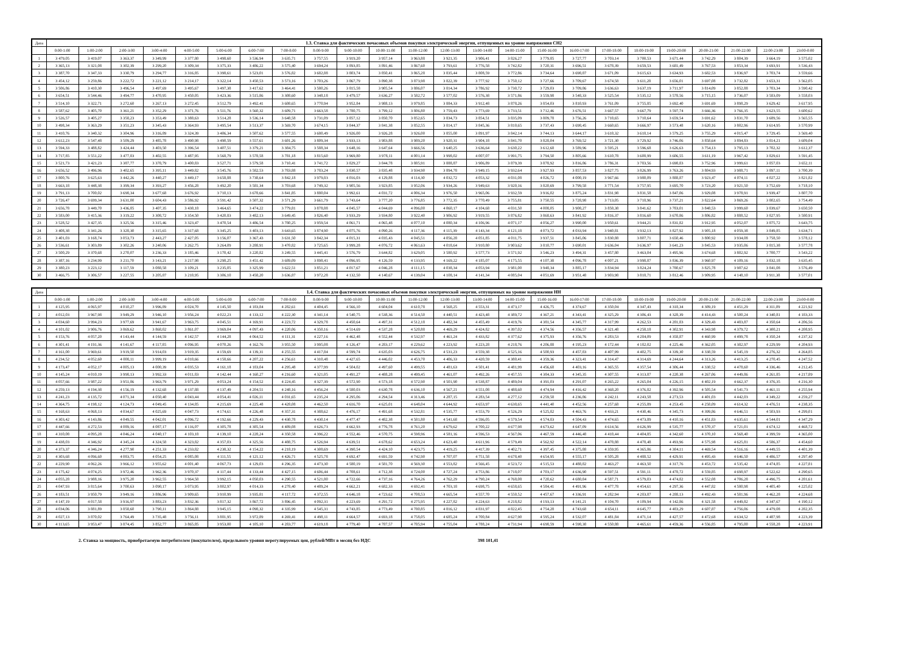| Дата | 1.3. Ставка для фактических почасовых объемов покупки электрической энергии, отпущенных на уровне напряжения СН2 | | | | | | | | | | | | | | | | | | | | | | | |
| --- | --- | --- | --- | --- | --- | --- | --- | --- | --- | --- | --- | --- | --- | --- | --- | --- | --- | --- | --- | --- | --- | --- | --- | --- |
| | 0:00-1:00 | 1:00-2:00 | 2:00-3:00 | 3:00-4:00 | 4:00-5:00 | 5:00-6:00 | 6:00-7:00 | 7:00-8:00 | 8:00-9:00 | 9:00-10:00 | 10:00-11:00 | 11:00-12:00 | 12:00-13:00 | 13:00-14:00 | 14:00-15:00 | 15:00-16:00 | 16:00-17:00 | 17:00-18:00 | 18:00-19:00 | 19:00-20:00 | 20:00-21:00 | 21:00-22:00 | 22:00-23:00 | 23:00-0:00 |
| 1 | 3 479,05 | 3 419,07 | 3 363,37 | 3 349,99 | 3 377,80 | 3 498,60 | 3 536,94 | 3 635,71 | 3 757,55 | 3 919,20 | 3 957,14 | 3 963,88 | 3 921,35 | 3 906,41 | 3 826,27 | 3 779,85 | 3 727,77 | 3 703,14 | 3 700,53 | 3 671,44 | 3 742,29 | 3 804,39 | 3 664,19 | 3 575,02 |
| 2 | 3 365,13 | 3 321,08 | 3 302,39 | 3 299,20 | 3 309,34 | 3 375,33 | 3 486,22 | 3 575,40 | 3 694,24 | 3 893,85 | 3 891,46 | 3 867,60 | 3 793,61 | 3 776,58 | 3 742,82 | 3 720,31 | 3 696,51 | 3 678,39 | 3 659,53 | 3 681,49 | 3 767,53 | 3 853,34 | 3 693,91 | 3 536,43 |
| 3 | 3 387,70 | 3 347,33 | 3 330,79 | 3 294,77 | 3 316,85 | 3 398,61 | 3 523,01 | 3 576,82 | 3 682,88 | 3 803,74 | 3 850,41 | 3 865,28 | 3 835,44 | 3 808,59 | 3 772,86 | 3 734,64 | 3 698,87 | 3 671,09 | 3 615,63 | 3 634,93 | 3 682,53 | 3 836,97 | 3 703,74 | 3 559,66 |
| 4 | 3 454,12 | 3 259,86 | 3 222,72 | 3 221,12 | 3 214,17 | 3 322,14 | 3 450,53 | 3 573,16 | 3 703,26 | 3 867,79 | 3 890,38 | 3 873,98 | 3 822,39 | 3 777,92 | 3 750,12 | 3 727,66 | 3 709,67 | 3 674,58 | 3 611,28 | 3 656,01 | 3 697,08 | 3 732,82 | 3 653,31 | 3 562,05 |
| 5 | 3 506,86 | 3 410,30 | 3 496,54 | 3 497,69 | 3 495,67 | 3 497,38 | 3 417,62 | 3 464,41 | 3 580,26 | 3 815,58 | 3 905,54 | 3 886,07 | 3 814,34 | 3 786,92 | 3 730,72 | 3 729,03 | 3 709,86 | 3 636,63 | 3 637,19 | 3 711,97 | 3 814,09 | 3 852,88 | 3 703,34 | 3 590,42 |
| 6 | 3 654,51 | 3 544,46 | 3 494,77 | 3 470,95 | 3 450,05 | 3 423,36 | 3 515,86 | 3 308,60 | 3 348,18 | 3 479,57 | 3 636,27 | 3 582,72 | 3 577,02 | 3 576,38 | 3 571,86 | 3 559,98 | 3 548,33 | 3 525,54 | 3 535,12 | 3 578,56 | 3 715,15 | 3 736,07 | 3 583,09 | 3 558,03 |
| 7 | 3 514,10 | 3 322,71 | 3 272,60 | 3 267,13 | 3 272,45 | 3 512,79 | 3 492,41 | 3 608,65 | 3 770,94 | 3 952,84 | 3 988,13 | 3 979,85 | 3 884,33 | 3 912,48 | 3 878,26 | 3 854,03 | 3 810,93 | 3 761,09 | 3 755,85 | 3 692,40 | 3 691,69 | 3 898,29 | 3 629,42 | 3 617,95 |
| 8 | 3 587,62 | 3 405,70 | 3 361,21 | 3 352,29 | 3 371,76 | 3 511,76 | 3 560,32 | 3 609,71 | 3 663,58 | 3 780,75 | 3 799,12 | 3 806,80 | 3 759,43 | 3 773,69 | 3 733,51 | 3 712,46 | 3 676,51 | 3 667,57 | 3 667,79 | 3 597,74 | 3 666,36 | 3 766,35 | 3 623,55 | 3 600,62 |
| 9 | 3 526,57 | 3 405,27 | 3 358,23 | 3 353,49 | 3 388,63 | 3 514,28 | 3 536,14 | 3 648,58 | 3 731,09 | 3 857,12 | 3 850,70 | 3 852,65 | 3 834,73 | 3 854,51 | 3 835,09 | 3 809,78 | 3 756,26 | 3 718,65 | 3 710,64 | 3 659,54 | 3 691,62 | 3 831,70 | 3 689,56 | 3 565,55 |
| 10 | 3 498,34 | 3 363,29 | 3 351,23 | 3 345,43 | 3 364,93 | 3 495,54 | 3 513,37 | 3 569,70 | 3 674,15 | 3 844,37 | 3 841,38 | 3 852,55 | 3 814,17 | 3 845,36 | 3 810,65 | 3 737,43 | 3 698,45 | 3 660,65 | 3 666,97 | 3 573,48 | 3 620,16 | 3 802,96 | 3 614,95 | 3 570,99 |
| 11 | 3 410,76 | 3 340,32 | 3 304,96 | 3 316,89 | 3 324,39 | 3 406,34 | 3 507,62 | 3 577,55 | 3 680,49 | 3 926,00 | 3 926,28 | 3 926,00 | 3 855,00 | 3 891,97 | 3 842,14 | 3 744,13 | 3 644,17 | 3 618,32 | 3 618,14 | 3 579,25 | 3 755,29 | 4 015,47 | 3 729,45 | 3 569,40 |
| 12 | 3 612,23 | 3 547,48 | 3 509,29 | 3 485,78 | 3 490,98 | 3 490,59 | 3 557,61 | 3 601,26 | 3 809,34 | 3 933,13 | 3 983,88 | 3 989,20 | 3 920,31 | 3 904,18 | 3 841,70 | 3 828,04 | 3 769,52 | 3 721,30 | 3 729,92 | 3 746,06 | 3 858,64 | 3 894,83 | 3 814,21 | 3 609,04 |
| 13 | 3 594,33 | 3 488,82 | 3 424,44 | 3 403,50 | 3 396,54 | 3 407,51 | 3 379,21 | 3 384,75 | 3 588,34 | 3 648,16 | 3 647,64 | 3 666,56 | 3 640,25 | 3 636,64 | 3 630,22 | 3 612,68 | 3 589,96 | 3 595,21 | 3 596,68 | 3 626,63 | 3 754,13 | 3 795,13 | 3 702,32 | 3 612,37 |
| 14 | 3 717,85 | 3 551,22 | 3 477,83 | 3 402,55 | 3 487,95 | 3 568,79 | 3 578,58 | 3 781,18 | 3 815,60 | 3 969,80 | 3 978,11 | 4 001,14 | 3 998,02 | 4 007,07 | 3 991,75 | 3 794,50 | 3 805,66 | 3 610,78 | 3 608,99 | 3 606,55 | 3 611,19 | 3 967,42 | 3 829,61 | 3 591,45 |
| 15 | 3 521,73 | 3 421,23 | 3 387,77 | 3 378,79 | 3 400,83 | 3 527,71 | 3 579,58 | 3 710,41 | 3 741,72 | 3 829,27 | 3 844,78 | 3 885,91 | 3 888,87 | 3 906,89 | 3 879,39 | 3 878,92 | 3 816,86 | 3 786,31 | 3 783,56 | 3 698,83 | 3 752,96 | 3 999,61 | 3 857,03 | 3 652,11 |
| 16 | 3 656,52 | 3 496,96 | 3 402,65 | 3 395,11 | 3 449,82 | 3 545,76 | 3 582,53 | 3 783,88 | 3 783,24 | 3 830,57 | 3 835,48 | 3 934,90 | 3 894,78 | 3 949,15 | 3 932,64 | 3 927,93 | 3 857,53 | 3 827,75 | 3 826,99 | 3 763,26 | 3 804,93 | 3 988,71 | 3 897,11 | 3 700,39 |
| 17 | 3 800,76 | 3 625,63 | 3 442,26 | 3 440,27 | 3 449,17 | 3 658,88 | 3 738,64 | 3 842,18 | 3 979,83 | 4 016,03 | 4 129,88 | 4 114,30 | 4 032,72 | 4 053,32 | 4 031,08 | 4 026,72 | 4 000,19 | 3 967,66 | 3 980,09 | 3 888,87 | 3 923,47 | 4 074,11 | 4 027,22 | 3 821,82 |
| 18 | 3 663,18 | 3 448,38 | 3 399,34 | 3 393,27 | 3 456,28 | 3 492,20 | 3 581,34 | 3 703,68 | 3 749,32 | 3 905,56 | 3 923,85 | 3 952,06 | 3 934,26 | 3 949,63 | 3 920,16 | 3 820,69 | 3 799,58 | 3 771,54 | 3 757,95 | 3 695,70 | 3 723,20 | 3 921,50 | 3 752,69 | 3 718,10 |
| 19 | 3 791,13 | 3 700,02 | 3 698,34 | 3 677,68 | 3 676,92 | 3 710,13 | 3 678,66 | 3 841,85 | 3 880,04 | 3 992,61 | 4 031,72 | 4 006,34 | 3 976,50 | 3 965,06 | 3 932,59 | 3 916,02 | 3 875,24 | 3 831,98 | 3 831,58 | 3 847,06 | 3 929,08 | 3 978,91 | 3 939,47 | 3 807,70 |
| 20 | 3 726,47 | 3 699,34 | 3 631,00 | 3 604,43 | 3 586,92 | 3 591,42 | 3 507,32 | 3 571,29 | 3 661,79 | 3 743,64 | 3 777,20 | 3 776,85 | 3 772,35 | 3 770,49 | 3 755,81 | 3 750,55 | 3 728,98 | 3 713,05 | 3 718,96 | 3 737,21 | 3 822,64 | 3 869,26 | 3 802,65 | 3 754,49 |
| 21 | 3 656,78 | 3 449,70 | 3 436,85 | 3 407,35 | 3 438,18 | 3 464,65 | 3 474,22 | 3 779,81 | 3 878,88 | 4 045,57 | 4 044,69 | 4 096,00 | 4 060,17 | 4 104,68 | 4 031,50 | 4 008,05 | 3 908,27 | 3 858,38 | 3 841,62 | 3 783,01 | 3 848,53 | 3 999,60 | 3 839,67 | 3 650,50 |
| 22 | 3 583,00 | 3 415,36 | 3 319,22 | 3 308,72 | 3 354,50 | 3 420,83 | 3 482,13 | 3 649,45 | 3 826,40 | 3 933,29 | 3 934,80 | 3 922,40 | 3 906,92 | 3 919,55 | 3 876,82 | 3 868,63 | 3 841,92 | 3 816,37 | 3 816,60 | 3 670,86 | 3 806,82 | 3 888,52 | 3 827,95 | 3 580,91 |
| 23 | 3 528,52 | 3 427,35 | 3 325,56 | 3 315,46 | 3 323,47 | 3 470,54 | 3 486,54 | 3 780,25 | 3 959,54 | 4 061,71 | 4 065,48 | 4 077,10 | 4 080,34 | 4 106,96 | 4 071,17 | 4 056,27 | 3 990,00 | 3 950,61 | 3 944,21 | 3 831,82 | 3 912,95 | 4 052,07 | 3 875,72 | 3 643,75 |
| 24 | 3 408,38 | 3 341,26 | 3 328,30 | 3 315,65 | 3 317,68 | 3 345,25 | 3 403,13 | 3 643,65 | 3 874,90 | 4 075,76 | 4 090,26 | 4 117,36 | 4 115,39 | 4 143,34 | 4 121,18 | 4 073,72 | 4 033,94 | 3 940,81 | 3 932,13 | 3 827,92 | 3 905,18 | 4 059,38 | 3 849,85 | 3 634,71 |
| 25 | 3 401,03 | 3 168,74 | 3 053,73 | 2 443,27 | 2 427,05 | 3 156,07 | 3 367,43 | 3 631,50 | 3 842,34 | 4 015,31 | 4 035,43 | 4 045,51 | 4 056,28 | 4 051,85 | 4 011,75 | 3 937,51 | 3 845,06 | 3 830,88 | 3 807,71 | 3 650,46 | 3 800,92 | 3 934,08 | 3 758,50 | 3 578,12 |
| 26 | 3 536,61 | 3 303,89 | 3 302,26 | 3 240,06 | 3 262,75 | 3 264,09 | 3 288,91 | 3 470,82 | 3 725,65 | 3 999,28 | 4 076,72 | 4 061,63 | 4 018,64 | 3 910,80 | 3 903,62 | 3 810,77 | 3 690,01 | 3 636,04 | 3 636,97 | 3 641,23 | 3 845,53 | 3 935,06 | 3 815,38 | 3 577,78 |
| 27 | 3 500,29 | 3 370,68 | 3 270,07 | 3 236,33 | 3 185,46 | 3 170,42 | 3 220,82 | 3 249,55 | 3 445,41 | 3 576,79 | 3 644,82 | 3 629,05 | 3 580,92 | 3 577,73 | 3 571,92 | 3 546,23 | 3 494,31 | 3 457,80 | 3 463,04 | 3 495,96 | 3 674,68 | 3 802,92 | 3 700,77 | 3 543,22 |
| 28 | 3 387,16 | 3 234,99 | 3 211,70 | 3 143,21 | 3 217,98 | 3 298,25 | 3 451,42 | 3 689,09 | 3 898,41 | 4 096,95 | 4 126,59 | 4 133,95 | 4 169,22 | 4 185,07 | 4 175,55 | 4 107,38 | 4 096,78 | 4 007,21 | 3 998,87 | 3 836,39 | 3 960,97 | 4 109,16 | 3 832,18 | 3 635,45 |
| 29 | 3 380,23 | 3 223,12 | 3 117,59 | 3 088,58 | 3 109,21 | 3 235,05 | 3 325,99 | 3 622,51 | 3 851,21 | 4 017,67 | 4 046,28 | 4 111,15 | 4 038,34 | 4 053,94 | 3 981,00 | 3 948,34 | 3 885,17 | 3 834,94 | 3 824,24 | 3 780,67 | 3 825,78 | 3 987,62 | 3 841,08 | 3 576,49 |
| 30 | 3 466,75 | 3 306,57 | 3 227,55 | 3 205,87 | 3 218,95 | 3 306,10 | 3 458,20 | 3 636,87 | 3 972,28 | 4 132,50 | 4 140,67 | 4 139,04 | 4 108,14 | 4 141,34 | 4 085,04 | 4 051,69 | 3 951,48 | 3 903,98 | 3 818,71 | 3 812,46 | 3 909,95 | 4 148,10 | 3 911,38 | 3 577,01 |
| Дата | 1.4. Ставка для фактических почасовых объемов покупки электрической энергии, отпущенных на уровне напряжения НН | | | | | | | | | | | | | | | | | | | | | | | |
| --- | --- | --- | --- | --- | --- | --- | --- | --- | --- | --- | --- | --- | --- | --- | --- | --- | --- | --- | --- | --- | --- | --- | --- | --- |
| | 0:00-1:00 | 1:00-2:00 | 2:00-3:00 | 3:00-4:00 | 4:00-5:00 | 5:00-6:00 | 6:00-7:00 | 7:00-8:00 | 8:00-9:00 | 9:00-10:00 | 10:00-11:00 | 11:00-12:00 | 12:00-13:00 | 13:00-14:00 | 14:00-15:00 | 15:00-16:00 | 16:00-17:00 | 17:00-18:00 | 18:00-19:00 | 19:00-20:00 | 20:00-21:00 | 21:00-22:00 | 22:00-23:00 | 23:00-0:00 |
| 1 | 4 125,95 | 4 065,97 | 4 010,27 | 3 996,89 | 4 024,70 | 4 145,50 | 4 183,84 | 4 282,61 | 4 404,45 | 4 566,10 | 4 604,04 | 4 610,78 | 4 568,25 | 4 553,31 | 4 473,17 | 4 426,75 | 4 374,67 | 4 350,04 | 4 347,43 | 4 318,34 | 4 389,19 | 4 451,29 | 4 311,09 | 4 221,92 |
| 2 | 4 012,03 | 3 967,98 | 3 949,29 | 3 946,10 | 3 956,24 | 4 022,23 | 4 133,12 | 4 222,30 | 4 341,14 | 4 540,75 | 4 538,36 | 4 514,50 | 4 440,51 | 4 423,48 | 4 389,72 | 4 367,21 | 4 343,41 | 4 325,29 | 4 306,43 | 4 328,39 | 4 414,43 | 4 500,24 | 4 340,81 | 4 183,33 |
| 3 | 4 034,60 | 3 994,23 | 3 977,69 | 3 941,67 | 3 963,75 | 4 045,51 | 4 169,91 | 4 223,72 | 4 329,78 | 4 450,64 | 4 497,31 | 4 512,18 | 4 482,34 | 4 455,49 | 4 419,76 | 4 381,54 | 4 345,77 | 4 317,99 | 4 262,53 | 4 281,83 | 4 329,43 | 4 483,87 | 4 350,64 | 4 206,56 |
| 4 | 4 101,02 | 3 906,76 | 3 869,62 | 3 868,02 | 3 861,07 | 3 969,04 | 4 097,43 | 4 220,06 | 4 350,16 | 4 514,69 | 4 537,28 | 4 520,88 | 4 469,29 | 4 424,82 | 4 397,02 | 4 374,56 | 4 356,57 | 4 321,48 | 4 258,18 | 4 302,91 | 4 343,98 | 4 379,72 | 4 300,21 | 4 208,95 |
| 5 | 4 153,76 | 4 057,20 | 4 143,44 | 4 144,59 | 4 142,57 | 4 144,28 | 4 064,52 | 4 111,31 | 4 227,16 | 4 462,48 | 4 552,44 | 4 532,97 | 4 461,24 | 4 433,82 | 4 377,62 | 4 375,93 | 4 356,76 | 4 283,53 | 4 284,09 | 4 358,87 | 4 460,99 | 4 499,78 | 4 350,24 | 4 237,32 |
| 6 | 4 301,41 | 4 191,36 | 4 141,67 | 4 117,85 | 4 096,95 | 4 070,26 | 4 162,76 | 3 955,50 | 3 995,08 | 4 126,47 | 4 283,17 | 4 229,62 | 4 223,92 | 4 223,28 | 4 218,76 | 4 206,88 | 4 195,23 | 4 172,44 | 4 182,02 | 4 225,46 | 4 362,05 | 4 382,97 | 4 229,99 | 4 204,93 |
| 7 | 4 161,00 | 3 969,61 | 3 919,50 | 3 914,03 | 3 919,35 | 4 159,69 | 4 139,31 | 4 255,55 | 4 417,84 | 4 599,74 | 4 635,03 | 4 626,75 | 4 531,23 | 4 559,38 | 4 525,16 | 4 500,93 | 4 457,83 | 4 407,99 | 4 402,75 | 4 339,30 | 4 338,59 | 4 545,19 | 4 276,32 | 4 264,85 |
| 8 | 4 234,52 | 4 052,60 | 4 008,11 | 3 999,19 | 4 018,66 | 4 158,66 | 4 207,22 | 4 256,61 | 4 310,48 | 4 427,65 | 4 446,02 | 4 453,70 | 4 406,33 | 4 420,59 | 4 380,41 | 4 359,36 | 4 323,41 | 4 314,47 | 4 314,69 | 4 244,64 | 4 313,26 | 4 413,25 | 4 270,45 | 4 247,52 |
| 9 | 4 173,47 | 4 052,17 | 4 005,13 | 4 000,39 | 4 035,53 | 4 161,18 | 4 183,04 | 4 295,48 | 4 377,99 | 4 504,02 | 4 497,60 | 4 499,55 | 4 481,63 | 4 501,41 | 4 481,99 | 4 456,68 | 4 403,16 | 4 365,55 | 4 357,54 | 4 306,44 | 4 338,52 | 4 478,60 | 4 336,46 | 4 212,45 |
| 10 | 4 145,24 | 4 010,19 | 3 998,13 | 3 992,33 | 4 011,83 | 4 142,44 | 4 160,27 | 4 216,60 | 4 321,05 | 4 491,27 | 4 488,28 | 4 499,45 | 4 461,07 | 4 492,26 | 4 457,55 | 4 384,33 | 4 345,35 | 4 307,55 | 4 313,87 | 4 220,38 | 4 267,06 | 4 449,86 | 4 261,85 | 4 217,89 |
| 11 | 4 057,66 | 3 987,22 | 3 951,86 | 3 963,79 | 3 971,29 | 4 053,24 | 4 154,52 | 4 224,45 | 4 327,39 | 4 572,90 | 4 573,18 | 4 572,90 | 4 501,90 | 4 538,87 | 4 489,04 | 4 391,03 | 4 291,07 | 4 265,22 | 4 265,04 | 4 226,15 | 4 402,19 | 4 662,37 | 4 376,35 | 4 216,30 |
| 12 | 4 259,13 | 4 194,38 | 4 156,19 | 4 132,68 | 4 137,88 | 4 137,49 | 4 204,51 | 4 248,16 | 4 456,24 | 4 580,03 | 4 630,78 | 4 636,10 | 4 567,21 | 4 551,08 | 4 488,60 | 4 474,94 | 4 416,42 | 4 368,20 | 4 376,82 | 4 392,96 | 4 505,54 | 4 541,73 | 4 461,11 | 4 255,94 |
| 13 | 4 241,23 | 4 135,72 | 4 071,34 | 4 050,40 | 4 043,44 | 4 054,41 | 4 026,11 | 4 031,65 | 4 235,24 | 4 295,06 | 4 294,54 | 4 313,46 | 4 287,15 | 4 283,54 | 4 277,12 | 4 259,58 | 4 236,86 | 4 242,11 | 4 243,58 | 4 273,53 | 4 401,03 | 4 442,03 | 4 349,22 | 4 259,27 |
| 14 | 4 364,75 | 4 198,12 | 4 124,73 | 4 049,45 | 4 134,85 | 4 215,69 | 4 225,48 | 4 428,08 | 4 462,50 | 4 616,70 | 4 625,01 | 4 648,04 | 4 644,92 | 4 653,97 | 4 638,65 | 4 441,40 | 4 452,56 | 4 257,68 | 4 255,89 | 4 253,45 | 4 258,09 | 4 614,32 | 4 476,51 | 4 238,35 |
| 15 | 4 168,63 | 4 068,13 | 4 034,67 | 4 025,69 | 4 047,73 | 4 174,61 | 4 226,48 | 4 357,31 | 4 388,62 | 4 476,17 | 4 491,68 | 4 532,81 | 4 535,77 | 4 553,79 | 4 526,29 | 4 525,82 | 4 463,76 | 4 433,21 | 4 430,46 | 4 345,73 | 4 399,86 | 4 646,51 | 4 503,93 | 4 299,01 |
| 16 | 4 303,42 | 4 143,86 | 4 049,55 | 4 042,01 | 4 096,72 | 4 192,66 | 4 229,43 | 4 430,78 | 4 430,14 | 4 477,47 | 4 482,38 | 4 581,80 | 4 541,68 | 4 596,05 | 4 579,54 | 4 574,83 | 4 504,43 | 4 474,65 | 4 473,89 | 4 410,16 | 4 451,83 | 4 635,61 | 4 544,01 | 4 347,29 |
| 17 | 4 447,66 | 4 272,53 | 4 089,16 | 4 087,17 | 4 116,07 | 4 305,78 | 4 385,54 | 4 489,08 | 4 626,73 | 4 662,93 | 4 776,78 | 4 761,20 | 4 679,62 | 4 700,22 | 4 677,98 | 4 673,62 | 4 647,09 | 4 614,56 | 4 626,99 | 4 535,77 | 4 570,37 | 4 721,01 | 4 674,12 | 4 468,72 |
| 18 | 4 310,08 | 4 095,28 | 4 046,24 | 4 040,17 | 4 103,18 | 4 139,10 | 4 228,24 | 4 350,58 | 4 396,22 | 4 552,46 | 4 570,75 | 4 598,96 | 4 581,16 | 4 596,53 | 4 567,06 | 4 467,59 | 4 446,48 | 4 418,44 | 4 404,85 | 4 342,60 | 4 370,10 | 4 568,40 | 4 399,59 | 4 365,00 |
| 19 | 4 438,03 | 4 346,92 | 4 345,24 | 4 324,58 | 4 323,82 | 4 357,03 | 4 325,56 | 4 488,75 | 4 526,94 | 4 639,51 | 4 678,62 | 4 653,24 | 4 623,40 | 4 611,96 | 4 579,49 | 4 562,92 | 4 522,14 | 4 478,88 | 4 478,48 | 4 493,96 | 4 575,98 | 4 625,81 | 4 586,37 | 4 454,60 |
| 20 | 4 373,37 | 4 346,24 | 4 277,90 | 4 251,33 | 4 233,82 | 4 238,32 | 4 154,22 | 4 218,19 | 4 308,69 | 4 390,54 | 4 424,10 | 4 423,75 | 4 419,25 | 4 417,39 | 4 402,71 | 4 397,45 | 4 375,88 | 4 359,95 | 4 365,86 | 4 384,11 | 4 469,54 | 4 516,16 | 4 449,55 | 4 401,39 |
| 21 | 4 303,68 | 4 096,60 | 4 083,75 | 4 054,25 | 4 085,08 | 4 111,55 | 4 121,12 | 4 426,71 | 4 525,78 | 4 692,47 | 4 691,59 | 4 742,90 | 4 707,07 | 4 751,58 | 4 678,40 | 4 654,95 | 4 555,17 | 4 505,28 | 4 488,52 | 4 429,91 | 4 495,43 | 4 646,50 | 4 486,57 | 4 297,40 |
| 22 | 4 229,90 | 4 062,26 | 3 966,12 | 3 955,62 | 4 001,40 | 4 067,73 | 4 129,03 | 4 296,35 | 4 473,30 | 4 580,19 | 4 581,70 | 4 569,30 | 4 553,82 | 4 566,45 | 4 523,72 | 4 515,53 | 4 488,82 | 4 463,27 | 4 463,50 | 4 317,76 | 4 453,72 | 4 535,42 | 4 474,85 | 4 227,81 |
| 23 | 4 175,42 | 4 074,25 | 3 972,46 | 3 962,36 | 3 970,37 | 4 117,44 | 4 133,44 | 4 427,15 | 4 606,44 | 4 708,61 | 4 712,38 | 4 724,00 | 4 727,24 | 4 753,86 | 4 718,07 | 4 703,17 | 4 636,90 | 4 597,51 | 4 591,11 | 4 478,72 | 4 559,85 | 4 698,97 | 4 522,62 | 4 290,65 |
| 24 | 4 055,28 | 3 988,16 | 3 975,20 | 3 962,55 | 3 964,58 | 3 992,15 | 4 050,03 | 4 290,55 | 4 521,80 | 4 722,66 | 4 737,16 | 4 764,26 | 4 762,29 | 4 790,24 | 4 768,08 | 4 720,62 | 4 680,84 | 4 587,71 | 4 579,03 | 4 474,82 | 4 552,08 | 4 706,28 | 4 496,75 | 4 281,61 |
| 25 | 4 047,93 | 3 815,64 | 3 700,63 | 3 090,17 | 3 073,95 | 3 802,97 | 4 014,33 | 4 278,40 | 4 489,24 | 4 662,21 | 4 682,33 | 4 692,41 | 4 703,18 | 4 698,75 | 4 658,65 | 4 584,41 | 4 491,96 | 4 477,78 | 4 454,61 | 4 297,36 | 4 447,82 | 4 580,98 | 4 405,40 | 4 225,02 |
| 26 | 4 183,51 | 3 950,79 | 3 949,16 | 3 886,96 | 3 909,65 | 3 910,99 | 3 935,81 | 4 117,72 | 4 372,55 | 4 646,18 | 4 723,62 | 4 708,53 | 4 665,54 | 4 557,70 | 4 550,52 | 4 457,67 | 4 336,91 | 4 282,94 | 4 283,87 | 4 288,13 | 4 492,43 | 4 581,96 | 4 462,28 | 4 224,68 |
| 27 | 4 147,19 | 4 017,58 | 3 916,97 | 3 883,23 | 3 832,36 | 3 817,32 | 3 867,72 | 3 896,45 | 4 092,31 | 4 223,69 | 4 291,72 | 4 275,95 | 4 227,82 | 4 224,63 | 4 218,82 | 4 193,13 | 4 141,21 | 4 104,70 | 4 109,94 | 4 142,86 | 4 321,58 | 4 449,82 | 4 347,67 | 4 190,12 |
| 28 | 4 034,06 | 3 881,89 | 3 858,60 | 3 790,11 | 3 864,88 | 3 945,15 | 4 098,32 | 4 335,99 | 4 545,31 | 4 743,85 | 4 773,49 | 4 780,85 | 4 816,12 | 4 831,97 | 4 822,45 | 4 754,28 | 4 743,68 | 4 654,11 | 4 645,77 | 4 483,29 | 4 607,87 | 4 756,06 | 4 479,08 | 4 282,35 |
| 29 | 4 027,13 | 3 870,02 | 3 764,49 | 3 735,48 | 3 756,11 | 3 881,95 | 3 972,89 | 4 269,41 | 4 498,11 | 4 664,57 | 4 693,18 | 4 758,05 | 4 685,24 | 4 700,84 | 4 627,90 | 4 595,24 | 4 532,07 | 4 481,84 | 4 471,14 | 4 427,57 | 4 472,68 | 4 634,52 | 4 487,98 | 4 223,39 |
| 30 | 4 113,65 | 3 953,47 | 3 874,45 | 3 852,77 | 3 865,85 | 3 953,00 | 4 105,10 | 4 283,77 | 4 619,18 | 4 779,40 | 4 787,57 | 4 785,94 | 4 755,04 | 4 788,24 | 4 731,94 | 4 698,59 | 4 598,38 | 4 550,88 | 4 465,61 | 4 459,36 | 4 556,85 | 4 795,00 | 4 558,28 | 4 223,91 |
2. Ставка за мощность, приобретаемую потребителем (покупателем), предельного уровня нерегулируемых цен, рублей/МВт в месяц без НДС 398 101,41